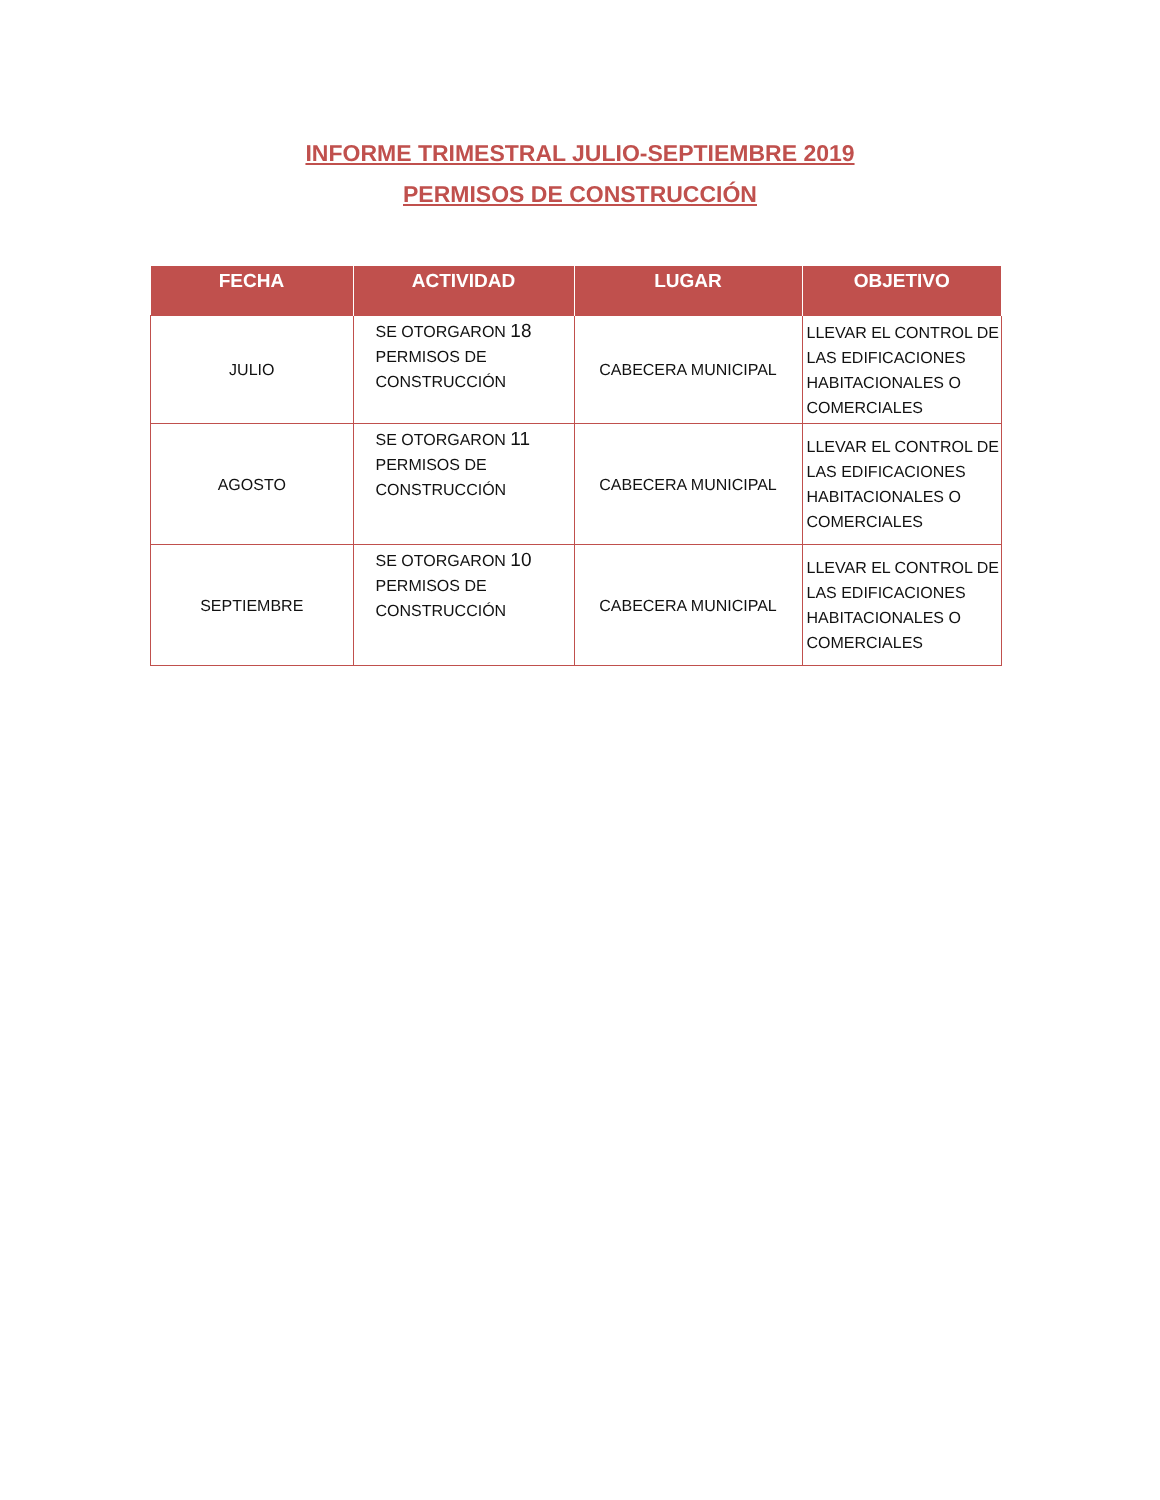INFORME TRIMESTRAL JULIO-SEPTIEMBRE 2019
PERMISOS DE CONSTRUCCIÓN
| FECHA | ACTIVIDAD | LUGAR | OBJETIVO |
| --- | --- | --- | --- |
| JULIO | SE OTORGARON 18 PERMISOS DE CONSTRUCCIÓN | CABECERA MUNICIPAL | LLEVAR EL CONTROL DE LAS EDIFICACIONES HABITACIONALES O COMERCIALES |
| AGOSTO | SE OTORGARON 11 PERMISOS DE CONSTRUCCIÓN | CABECERA MUNICIPAL | LLEVAR EL CONTROL DE LAS EDIFICACIONES HABITACIONALES O COMERCIALES |
| SEPTIEMBRE | SE OTORGARON 10 PERMISOS DE CONSTRUCCIÓN | CABECERA MUNICIPAL | LLEVAR EL CONTROL DE LAS EDIFICACIONES HABITACIONALES O COMERCIALES |